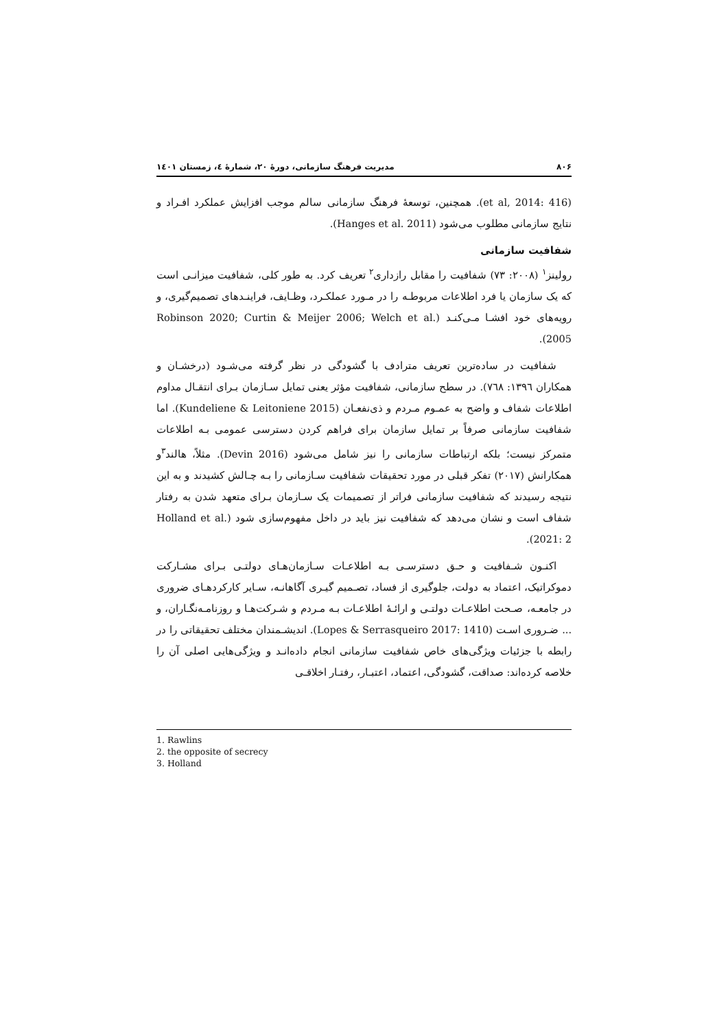۸۰۶ مدیریت فرهنگ سازمانی، دورهٔ ۲۰، شمارهٔ ٤، زمستان ۱٤۰۱
(et al, 2014: 416). همچنین، توسعهٔ فرهنگ سازمانی سالم موجب افزایش عملکرد افـراد و نتایج سازمانی مطلوب می‌شود (Hanges et al. 2011).
شفافیت سازمانی
رولینز<sup>۱</sup> (۲۰۰۸: ۷۳) شفافیت را مقابل رازداری<sup>۲</sup> تعریف کرد. به طور کلی، شفافیت میزانـی است که یک سازمان یا فرد اطلاعات مربوطـه را در مـورد عملکـرد، وظـایف، فراینـدهای تصمیم‌گیری، و رویه‌های خود افشـا مـی‌کنـد (Robinson 2020; Curtin & Meijer 2006; Welch et al. 2005).
شفافیت در ساده‌ترین تعریف مترادف با گشودگی در نظر گرفته می‌شـود (درخشـان و همکاران ۱۳۹٦: ۷٦۸). در سطح سازمانی، شفافیت مؤثر یعنی تمایل سـازمان بـرای انتقـال مداوم اطلاعات شفاف و واضح به عمـوم مـردم و ذی‌نفعـان (Kundeliene & Leitoniene 2015). اما شفافیت سازمانی صرفاً بر تمایل سازمان برای فراهم کردن دسترسی عمومی بـه اطلاعات متمرکز نیست؛ بلکه ارتباطات سازمانی را نیز شامل می‌شود (Devin 2016). مثلاً، هالند<sup>۳</sup>و همکارانش (۲۰۱۷) تفکر قبلی در مورد تحقیقات شفافیت سـازمانی را بـه چـالش کشیدند و به این نتیجه رسیدند که شفافیت سازمانی فراتر از تصمیمات یک سـازمان بـرای متعهد شدن به رفتار شفاف است و نشان می‌دهد که شفافیت نیز باید در داخل مفهوم‌سازی شود (Holland et al. 2021: 2).
اکنـون شـفافیت و حـق دسترسـی بـه اطلاعـات سـازمان‌هـای دولتـی بـرای مشـارکت دموکراتیک، اعتماد به دولت، جلوگیری از فساد، تصـمیم گیـری آگاهانـه، سـایر کارکردهـای ضروری در جامعـه، صـحت اطلاعـات دولتـی و ارائـهٔ اطلاعـات بـه مـردم و شـرکت‌هـا و روزنامـه‌نگـاران، و ... ضـروری اسـت (Lopes & Serrasqueiro 2017: 1410). اندیشـمندان مختلف تحقیقاتی را در رابطه با جزئیات ویژگی‌های خاص شفافیت سازمانی انجام داده‌انـد و ویژگی‌هایی اصلی آن را خلاصه کرده‌اند: صداقت، گشودگی، اعتماد، اعتبـار، رفتـار اخلاقـی
1. Rawlins
2. the opposite of secrecy
3. Holland